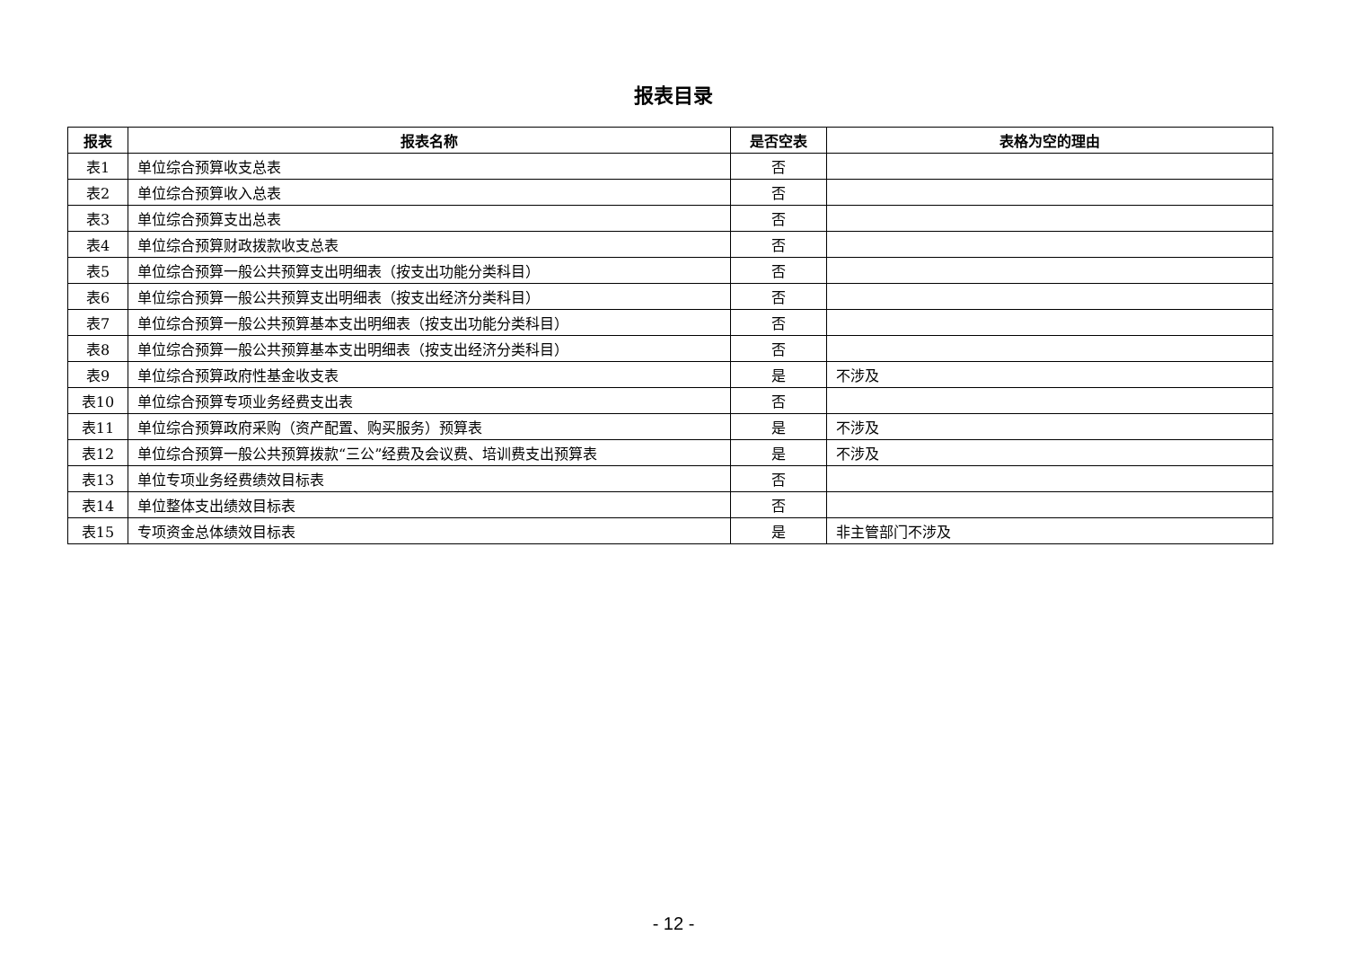报表目录
| 报表 | 报表名称 | 是否空表 | 表格为空的理由 |
| --- | --- | --- | --- |
| 表1 | 单位综合预算收支总表 | 否 | |
| 表2 | 单位综合预算收入总表 | 否 | |
| 表3 | 单位综合预算支出总表 | 否 | |
| 表4 | 单位综合预算财政拨款收支总表 | 否 | |
| 表5 | 单位综合预算一般公共预算支出明细表（按支出功能分类科目） | 否 | |
| 表6 | 单位综合预算一般公共预算支出明细表（按支出经济分类科目） | 否 | |
| 表7 | 单位综合预算一般公共预算基本支出明细表（按支出功能分类科目） | 否 | |
| 表8 | 单位综合预算一般公共预算基本支出明细表（按支出经济分类科目） | 否 | |
| 表9 | 单位综合预算政府性基金收支表 | 是 | 不涉及 |
| 表10 | 单位综合预算专项业务经费支出表 | 否 | |
| 表11 | 单位综合预算政府采购（资产配置、购买服务）预算表 | 是 | 不涉及 |
| 表12 | 单位综合预算一般公共预算拨款“三公”经费及会议费、培训费支出预算表 | 是 | 不涉及 |
| 表13 | 单位专项业务经费绩效目标表 | 否 | |
| 表14 | 单位整体支出绩效目标表 | 否 | |
| 表15 | 专项资金总体绩效目标表 | 是 | 非主管部门不涉及 |
- 12 -